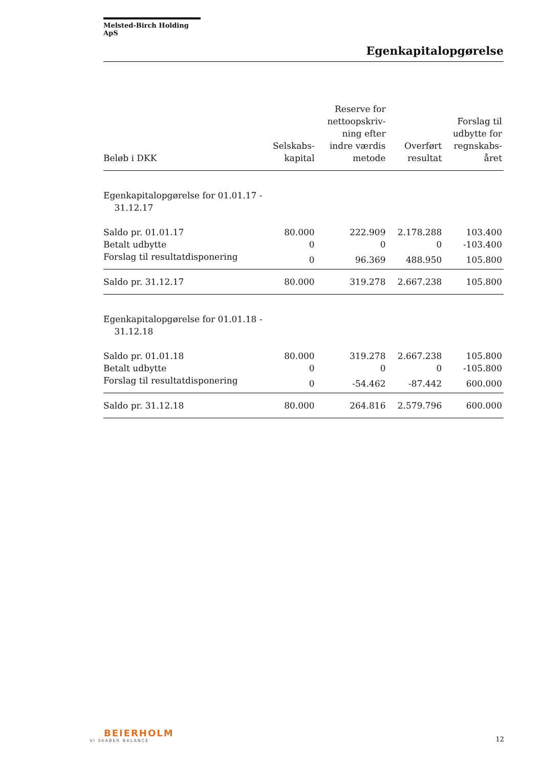Melsted-Birch Holding ApS
Egenkapitalopgørelse
| Beløb i DKK | Selskabs- kapital | Reserve for nettoopskriv- ning efter indre værdis metode | Overført resultat | Forslag til udbytte for regnskabs- året |
| --- | --- | --- | --- | --- |
| Egenkapitalopgørelse for 01.01.17 - 31.12.17 | | | | |
| Saldo pr. 01.01.17 | 80.000 | 222.909 | 2.178.288 | 103.400 |
| Betalt udbytte | 0 | 0 | 0 | -103.400 |
| Forslag til resultatdisponering | 0 | 96.369 | 488.950 | 105.800 |
| Saldo pr. 31.12.17 | 80.000 | 319.278 | 2.667.238 | 105.800 |
| Egenkapitalopgørelse for 01.01.18 - 31.12.18 | | | | |
| Saldo pr. 01.01.18 | 80.000 | 319.278 | 2.667.238 | 105.800 |
| Betalt udbytte | 0 | 0 | 0 | -105.800 |
| Forslag til resultatdisponering | 0 | -54.462 | -87.442 | 600.000 |
| Saldo pr. 31.12.18 | 80.000 | 264.816 | 2.579.796 | 600.000 |
BEIERHOLM
VI SKABER BALANCE
12